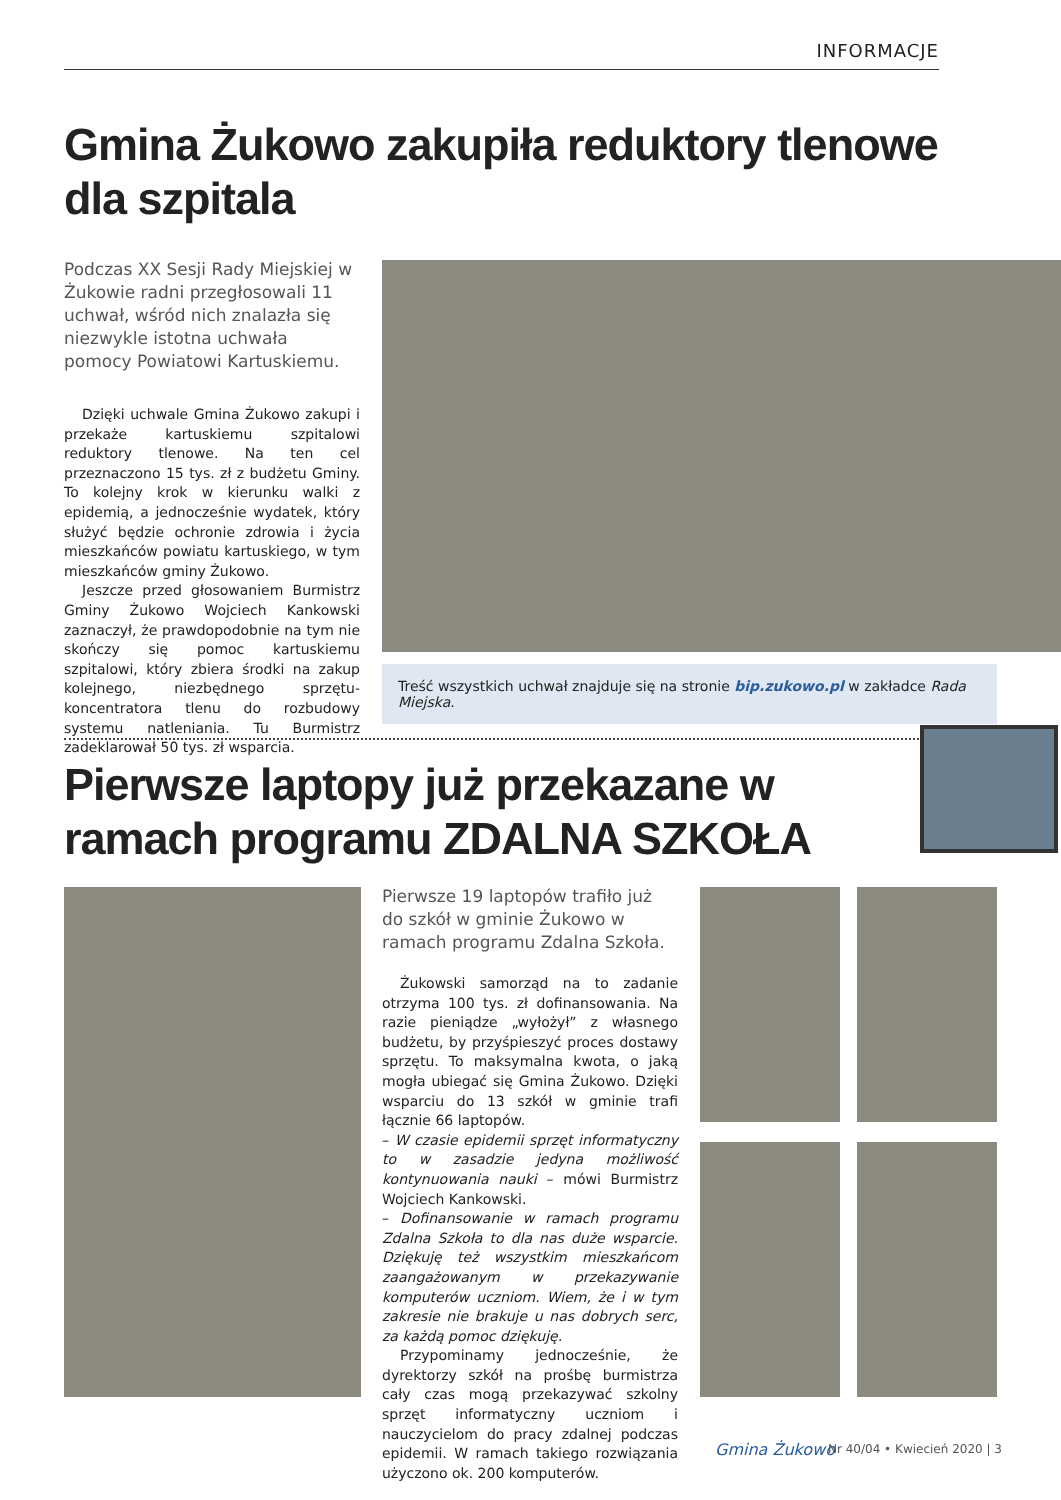INFORMACJE
Gmina Żukowo zakupiła reduktory tlenowe dla szpitala
Podczas XX Sesji Rady Miejskiej w Żukowie radni przegłosowali 11 uchwał, wśród nich znalazła się niezwykle istotna uchwała pomocy Powiatowi Kartuskiemu.
Dzięki uchwale Gmina Żukowo zakupi i przekaże kartuskiemu szpitalowi reduktory tlenowe. Na ten cel przeznaczono 15 tys. zł z budżetu Gminy. To kolejny krok w kierunku walki z epidemią, a jednocześnie wydatek, który służyć będzie ochronie zdrowia i życia mieszkańców powiatu kartuskiego, w tym mieszkańców gminy Żukowo.
Jeszcze przed głosowaniem Burmistrz Gminy Żukowo Wojciech Kankowski zaznaczył, że prawdopodobnie na tym nie skończy się pomoc kartuskiemu szpitalowi, który zbiera środki na zakup kolejnego, niezbędnego sprzętu- koncentratora tlenu do rozbudowy systemu natleniania. Tu Burmistrz zadeklarował 50 tys. zł wsparcia.
Treść wszystkich uchwał znajduje się na stronie bip.zukowo.pl w zakładce Rada Miejska.
Pierwsze laptopy już przekazane w ramach programu ZDALNA SZKOŁA
Pierwsze 19 laptopów trafiło już do szkół w gminie Żukowo w ramach programu Zdalna Szkoła.
Żukowski samorząd na to zadanie otrzyma 100 tys. zł dofinansowania. Na razie pieniądze „wyłożył” z własnego budżetu, by przyśpieszyć proces dostawy sprzętu. To maksymalna kwota, o jaką mogła ubiegać się Gmina Żukowo. Dzięki wsparciu do 13 szkół w gminie trafi łącznie 66 laptopów.
– W czasie epidemii sprzęt informatyczny to w zasadzie jedyna możliwość kontynuowania nauki – mówi Burmistrz Wojciech Kankowski.
– Dofinansowanie w ramach programu Zdalna Szkoła to dla nas duże wsparcie. Dziękuję też wszystkim mieszkańcom zaangażowanym w przekazywanie komputerów uczniom. Wiem, że i w tym zakresie nie brakuje u nas dobrych serc, za każdą pomoc dziękuję.
Przypominamy jednocześnie, że dyrektorzy szkół na prośbę burmistrza cały czas mogą przekazywać szkolny sprzęt informatyczny uczniom i nauczycielom do pracy zdalnej podczas epidemii. W ramach takiego rozwiązania użyczono ok. 200 komputerów.
Gmina Żukowo Nr 40/04 • Kwiecień 2020 | 3